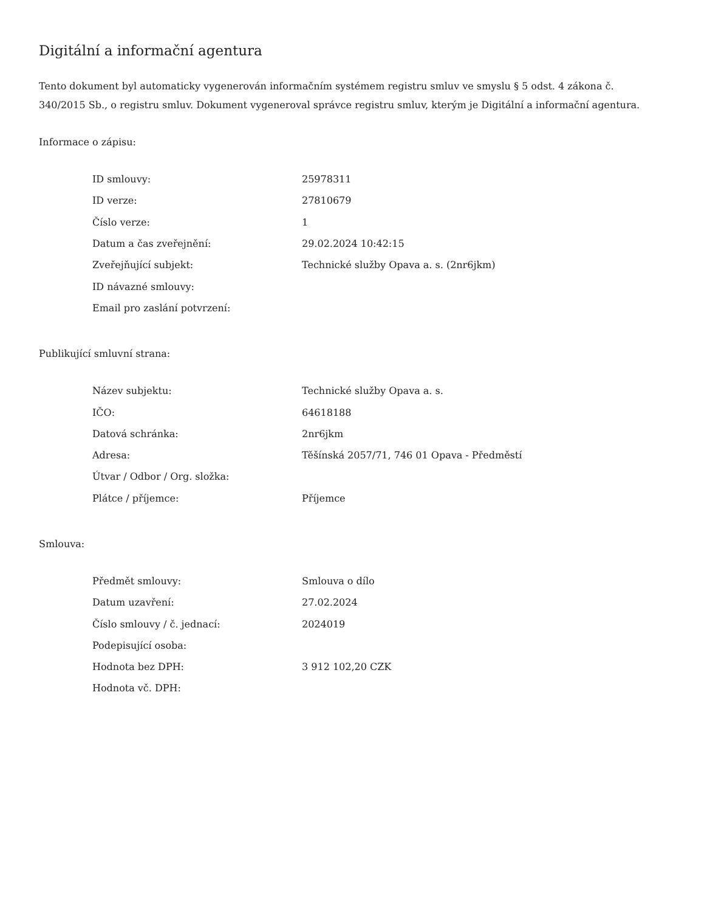Digitální a informační agentura
Tento dokument byl automaticky vygenerován informačním systémem registru smluv ve smyslu § 5 odst. 4 zákona č. 340/2015 Sb., o registru smluv. Dokument vygeneroval správce registru smluv, kterým je Digitální a informační agentura.
Informace o zápisu:
| ID smlouvy: | 25978311 |
| ID verze: | 27810679 |
| Číslo verze: | 1 |
| Datum a čas zveřejnění: | 29.02.2024 10:42:15 |
| Zveřejňující subjekt: | Technické služby Opava a. s. (2nr6jkm) |
| ID návazné smlouvy: | |
| Email pro zaslání potvrzení: | |
Publikující smluvní strana:
| Název subjektu: | Technické služby Opava a. s. |
| IČO: | 64618188 |
| Datová schránka: | 2nr6jkm |
| Adresa: | Těšínská 2057/71, 746 01 Opava - Předměstí |
| Útvar / Odbor / Org. složka: | |
| Plátce / příjemce: | Příjemce |
Smlouva:
| Předmět smlouvy: | Smlouva o dílo |
| Datum uzavření: | 27.02.2024 |
| Číslo smlouvy / č. jednací: | 2024019 |
| Podepisující osoba: | |
| Hodnota bez DPH: | 3 912 102,20 CZK |
| Hodnota vč. DPH: | |